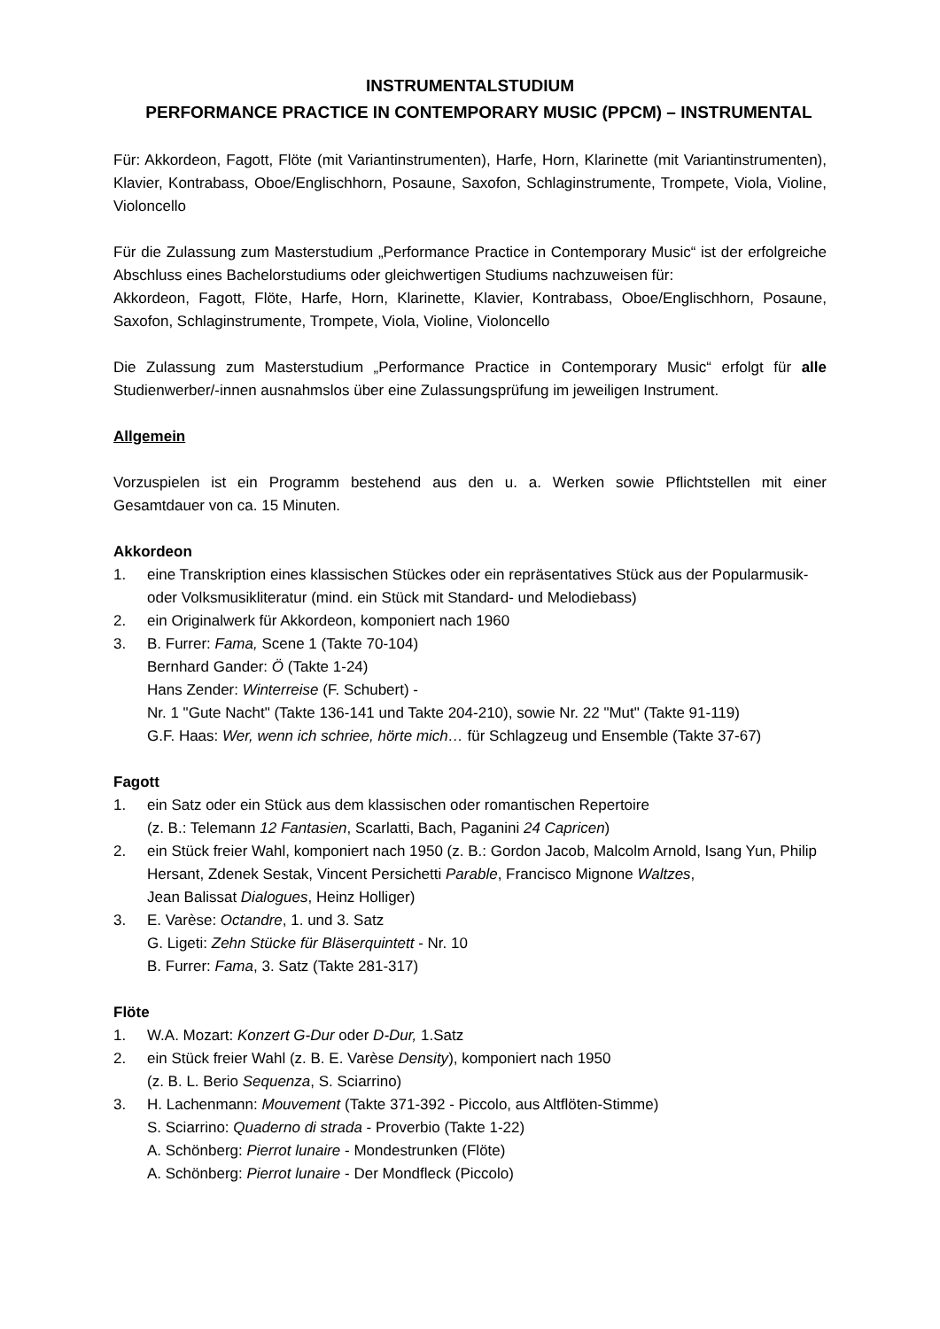INSTRUMENTALSTUDIUM
PERFORMANCE PRACTICE IN CONTEMPORARY MUSIC (PPCM) – INSTRUMENTAL
Für: Akkordeon, Fagott, Flöte (mit Variantinstrumenten), Harfe, Horn, Klarinette (mit Variantinstrumenten), Klavier, Kontrabass, Oboe/Englischhorn, Posaune, Saxofon, Schlaginstrumente, Trompete, Viola, Violine, Violoncello
Für die Zulassung zum Masterstudium „Performance Practice in Contemporary Music“ ist der erfolgreiche Abschluss eines Bachelorstudiums oder gleichwertigen Studiums nachzuweisen für:
Akkordeon, Fagott, Flöte, Harfe, Horn, Klarinette, Klavier, Kontrabass, Oboe/Englischhorn, Posaune, Saxofon, Schlaginstrumente, Trompete, Viola, Violine, Violoncello
Die Zulassung zum Masterstudium „Performance Practice in Contemporary Music“ erfolgt für alle Studienwerber/-innen ausnahmslos über eine Zulassungsprüfung im jeweiligen Instrument.
Allgemein
Vorzuspielen ist ein Programm bestehend aus den u. a. Werken sowie Pflichtstellen mit einer Gesamtdauer von ca. 15 Minuten.
Akkordeon
1. eine Transkription eines klassischen Stückes oder ein repräsentatives Stück aus der Popularmusik- oder Volksmusikliteratur (mind. ein Stück mit Standard- und Melodiebass)
2. ein Originalwerk für Akkordeon, komponiert nach 1960
3. B. Furrer: Fama, Scene 1 (Takte 70-104)
Bernhard Gander: Ö (Takte 1-24)
Hans Zender: Winterreise (F. Schubert) -
Nr. 1 "Gute Nacht" (Takte 136-141 und Takte 204-210), sowie Nr. 22 "Mut" (Takte 91-119)
G.F. Haas: Wer, wenn ich schriee, hörte mich… für Schlagzeug und Ensemble (Takte 37-67)
Fagott
1. ein Satz oder ein Stück aus dem klassischen oder romantischen Repertoire
(z. B.: Telemann 12 Fantasien, Scarlatti, Bach, Paganini 24 Capricen)
2. ein Stück freier Wahl, komponiert nach 1950 (z. B.: Gordon Jacob, Malcolm Arnold, Isang Yun, Philip Hersant, Zdenek Sestak, Vincent Persichetti Parable, Francisco Mignone Waltzes,
Jean Balissat Dialogues, Heinz Holliger)
3. E. Varèse: Octandre, 1. und 3. Satz
G. Ligeti: Zehn Stücke für Bläserquintett - Nr. 10
B. Furrer: Fama, 3. Satz (Takte 281-317)
Flöte
1. W.A. Mozart: Konzert G-Dur oder D-Dur, 1.Satz
2. ein Stück freier Wahl (z. B. E. Varèse Density), komponiert nach 1950
(z. B. L. Berio Sequenza, S. Sciarrino)
3. H. Lachenmann: Mouvement (Takte 371-392 - Piccolo, aus Altflöten-Stimme)
S. Sciarrino: Quaderno di strada - Proverbio (Takte 1-22)
A. Schönberg: Pierrot lunaire - Mondestrunken (Flöte)
A. Schönberg: Pierrot lunaire - Der Mondfleck (Piccolo)